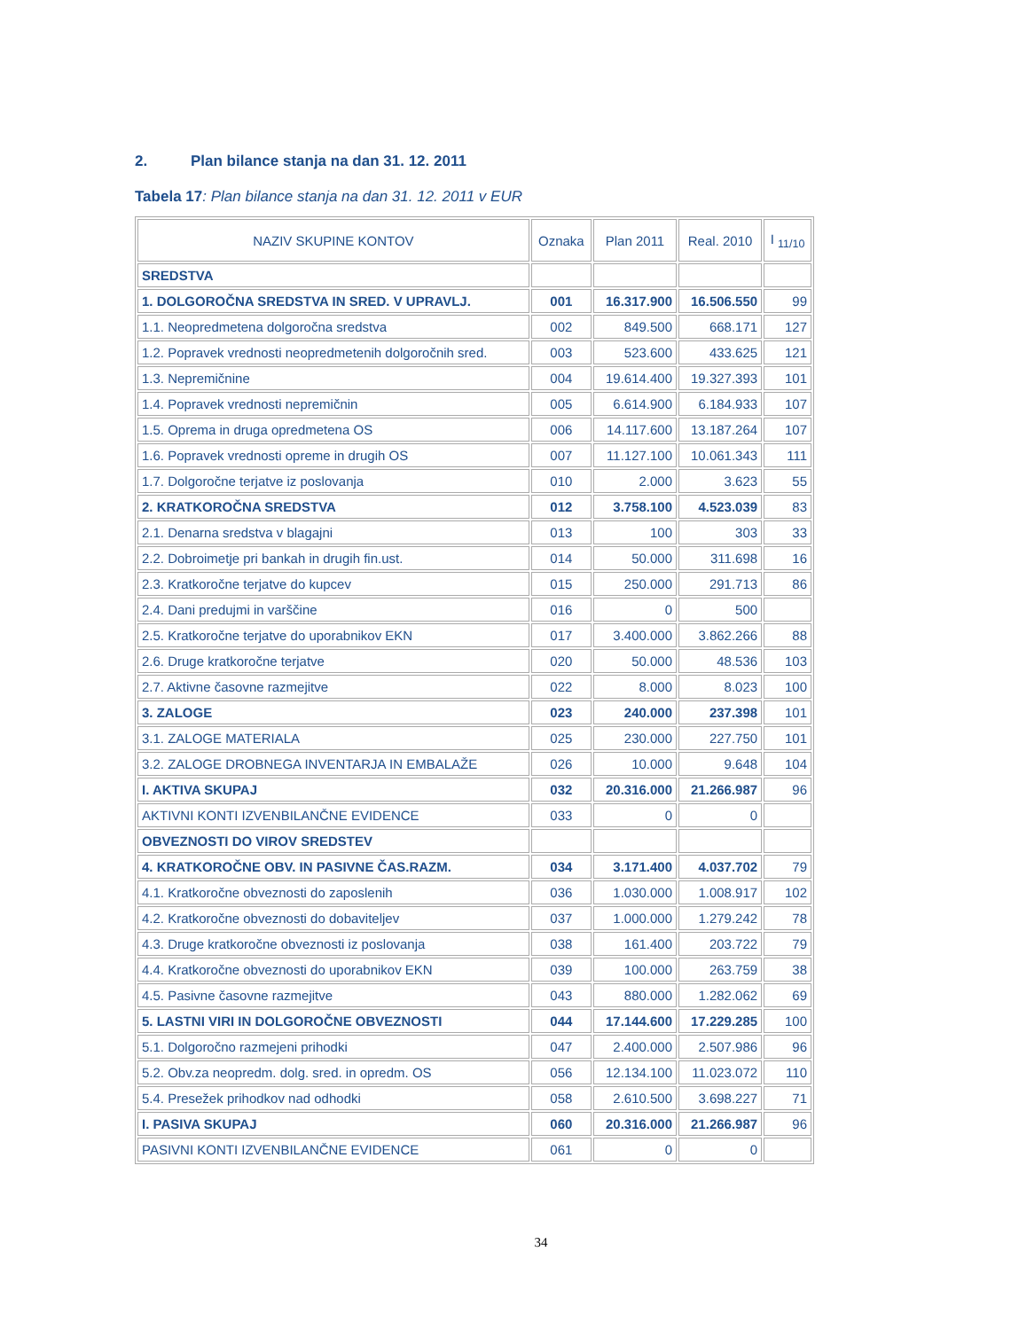2. Plan bilance stanja na dan 31. 12. 2011
Tabela 17: Plan bilance stanja na dan 31. 12. 2011 v EUR
| NAZIV SKUPINE KONTOV | Oznaka | Plan 2011 | Real. 2010 | I <sub>11/10</sub> |
| --- | --- | --- | --- | --- |
| SREDSTVA | | | | |
| 1. DOLGOROČNA SREDSTVA IN SRED. V UPRAVLJ. | 001 | 16.317.900 | 16.506.550 | 99 |
| 1.1. Neopredmetena dolgoročna sredstva | 002 | 849.500 | 668.171 | 127 |
| 1.2. Popravek vrednosti neopredmetenih dolgoročnih sred. | 003 | 523.600 | 433.625 | 121 |
| 1.3. Nepremičnine | 004 | 19.614.400 | 19.327.393 | 101 |
| 1.4. Popravek vrednosti nepremičnin | 005 | 6.614.900 | 6.184.933 | 107 |
| 1.5. Oprema in druga opredmetena OS | 006 | 14.117.600 | 13.187.264 | 107 |
| 1.6. Popravek vrednosti opreme in drugih OS | 007 | 11.127.100 | 10.061.343 | 111 |
| 1.7. Dolgoročne terjatve iz poslovanja | 010 | 2.000 | 3.623 | 55 |
| 2. KRATKOROČNA SREDSTVA | 012 | 3.758.100 | 4.523.039 | 83 |
| 2.1. Denarna sredstva v blagajni | 013 | 100 | 303 | 33 |
| 2.2. Dobroimetje pri bankah in drugih fin.ust. | 014 | 50.000 | 311.698 | 16 |
| 2.3. Kratkoročne terjatve do kupcev | 015 | 250.000 | 291.713 | 86 |
| 2.4. Dani predujmi in varščine | 016 | 0 | 500 | |
| 2.5. Kratkoročne terjatve do uporabnikov EKN | 017 | 3.400.000 | 3.862.266 | 88 |
| 2.6. Druge kratkoročne terjatve | 020 | 50.000 | 48.536 | 103 |
| 2.7. Aktivne časovne razmejitve | 022 | 8.000 | 8.023 | 100 |
| 3. ZALOGE | 023 | 240.000 | 237.398 | 101 |
| 3.1. ZALOGE MATERIALA | 025 | 230.000 | 227.750 | 101 |
| 3.2. ZALOGE DROBNEGA INVENTARJA IN EMBALAŽE | 026 | 10.000 | 9.648 | 104 |
| I. AKTIVA SKUPAJ | 032 | 20.316.000 | 21.266.987 | 96 |
| AKTIVNI KONTI IZVENBILANČNE EVIDENCE | 033 | 0 | 0 | |
| OBVEZNOSTI DO VIROV SREDSTEV | | | | |
| 4. KRATKOROČNE OBV. IN PASIVNE ČAS.RAZM. | 034 | 3.171.400 | 4.037.702 | 79 |
| 4.1. Kratkoročne obveznosti do zaposlenih | 036 | 1.030.000 | 1.008.917 | 102 |
| 4.2. Kratkoročne obveznosti do dobaviteljev | 037 | 1.000.000 | 1.279.242 | 78 |
| 4.3. Druge kratkoročne obveznosti iz poslovanja | 038 | 161.400 | 203.722 | 79 |
| 4.4. Kratkoročne obveznosti do uporabnikov EKN | 039 | 100.000 | 263.759 | 38 |
| 4.5. Pasivne časovne razmejitve | 043 | 880.000 | 1.282.062 | 69 |
| 5. LASTNI VIRI IN DOLGOROČNE OBVEZNOSTI | 044 | 17.144.600 | 17.229.285 | 100 |
| 5.1. Dolgoročno razmejeni prihodki | 047 | 2.400.000 | 2.507.986 | 96 |
| 5.2. Obv.za neopredm. dolg. sred. in opredm. OS | 056 | 12.134.100 | 11.023.072 | 110 |
| 5.4. Presežek prihodkov nad odhodki | 058 | 2.610.500 | 3.698.227 | 71 |
| I. PASIVA SKUPAJ | 060 | 20.316.000 | 21.266.987 | 96 |
| PASIVNI KONTI IZVENBILANČNE EVIDENCE | 061 | 0 | 0 | |
34